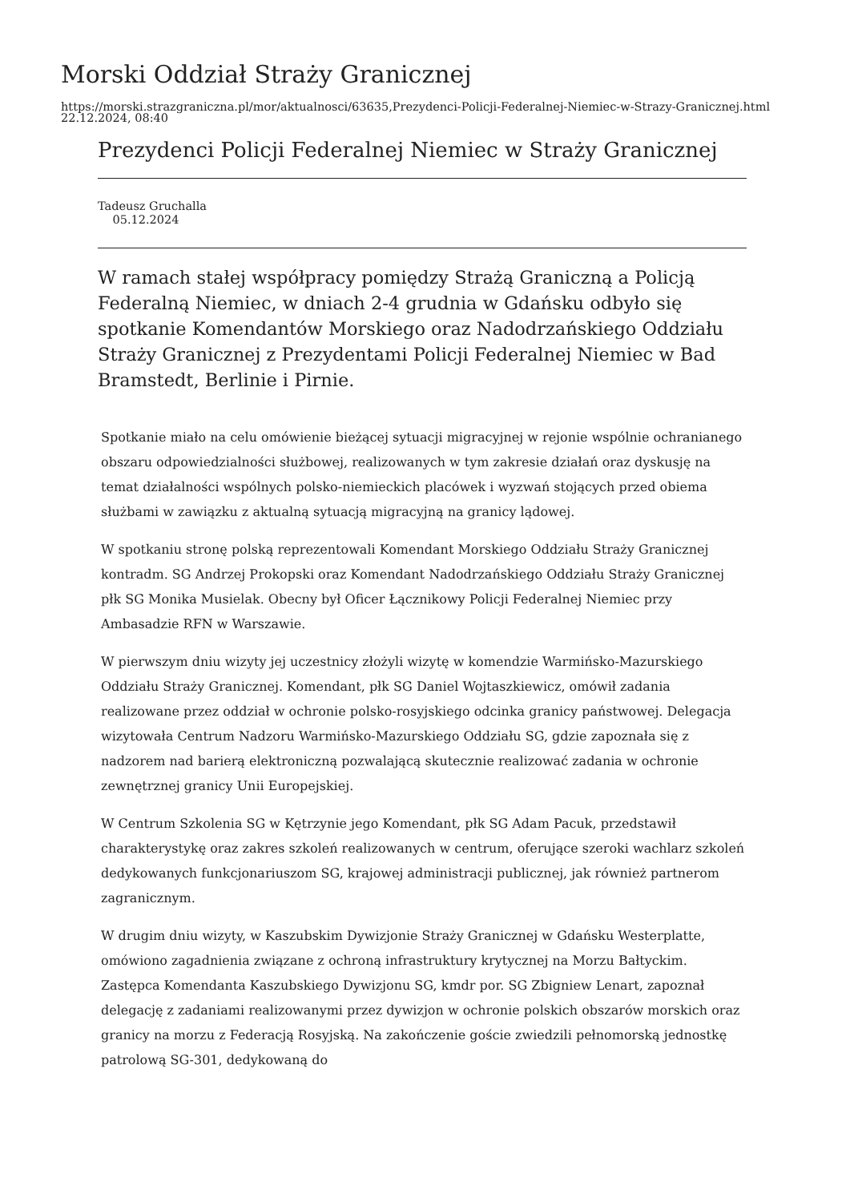Morski Oddział Straży Granicznej
https://morski.strazgraniczna.pl/mor/aktualnosci/63635,Prezydenci-Policji-Federalnej-Niemiec-w-Strazy-Granicznej.html
22.12.2024, 08:40
Prezydenci Policji Federalnej Niemiec w Straży Granicznej
Tadeusz Gruchalla
05.12.2024
W ramach stałej współpracy pomiędzy Strażą Graniczną a Policją Federalną Niemiec, w dniach 2-4 grudnia w Gdańsku odbyło się spotkanie Komendantów Morskiego oraz Nadodrzańskiego Oddziału Straży Granicznej z Prezydentami Policji Federalnej Niemiec w Bad Bramstedt, Berlinie i Pirnie.
Spotkanie miało na celu omówienie bieżącej sytuacji migracyjnej w rejonie wspólnie ochranianego obszaru odpowiedzialności służbowej, realizowanych w tym zakresie działań oraz dyskusję na temat działalności wspólnych polsko-niemieckich placówek i wyzwań stojących przed obiema służbami w zawiązku z aktualną sytuacją migracyjną na granicy lądowej.
W spotkaniu stronę polską reprezentowali Komendant Morskiego Oddziału Straży Granicznej kontradm. SG Andrzej Prokopski oraz Komendant Nadodrzańskiego Oddziału Straży Granicznej płk SG Monika Musielak. Obecny był Oficer Łącznikowy Policji Federalnej Niemiec przy Ambasadzie RFN w Warszawie.
W pierwszym dniu wizyty jej uczestnicy złożyli wizytę w komendzie Warmińsko-Mazurskiego Oddziału Straży Granicznej. Komendant, płk SG Daniel Wojtaszkiewicz, omówił zadania realizowane przez oddział w ochronie polsko-rosyjskiego odcinka granicy państwowej. Delegacja wizytowała Centrum Nadzoru Warmińsko-Mazurskiego Oddziału SG, gdzie zapoznała się z nadzorem nad barierą elektroniczną pozwalającą skutecznie realizować zadania w ochronie zewnętrznej granicy Unii Europejskiej.
W Centrum Szkolenia SG w Kętrzynie jego Komendant, płk SG Adam Pacuk, przedstawił charakterystykę oraz zakres szkoleń realizowanych w centrum, oferujące szeroki wachlarz szkoleń dedykowanych funkcjonariuszom SG, krajowej administracji publicznej, jak również partnerom zagranicznym.
W drugim dniu wizyty, w Kaszubskim Dywizjonie Straży Granicznej w Gdańsku Westerplatte, omówiono zagadnienia związane z ochroną infrastruktury krytycznej na Morzu Bałtyckim. Zastępca Komendanta Kaszubskiego Dywizjonu SG, kmdr por. SG Zbigniew Lenart, zapoznał delegację z zadaniami realizowanymi przez dywizjon w ochronie polskich obszarów morskich oraz granicy na morzu z Federacją Rosyjską. Na zakończenie goście zwiedzili pełnomorską jednostkę patrolową SG-301, dedykowaną do